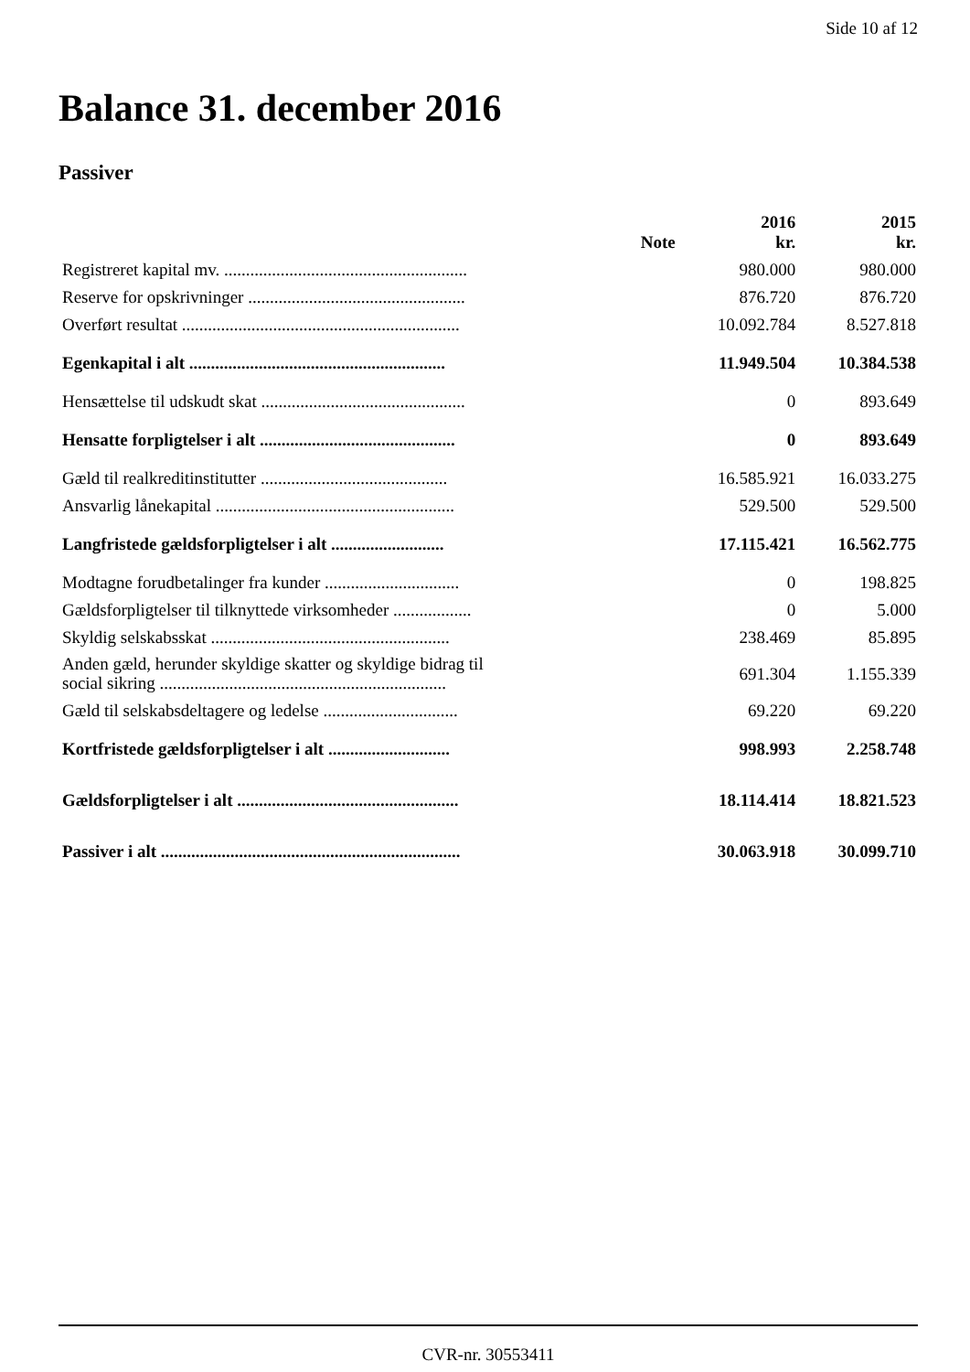Side 10 af 12
Balance 31. december 2016
Passiver
| | Note | 2016 kr. | 2015 kr. |
| --- | --- | --- | --- |
| Registreret kapital mv. ........................................................ | | 980.000 | 980.000 |
| Reserve for opskrivninger .................................................. | | 876.720 | 876.720 |
| Overført resultat ................................................................ | | 10.092.784 | 8.527.818 |
| Egenkapital i alt ........................................................... | | 11.949.504 | 10.384.538 |
| Hensættelse til udskudt skat ............................................... | | 0 | 893.649 |
| Hensatte forpligtelser i alt ............................................. | | 0 | 893.649 |
| Gæld til realkreditinstitutter ........................................... | | 16.585.921 | 16.033.275 |
| Ansvarlig lånekapital ....................................................... | | 529.500 | 529.500 |
| Langfristede gældsforpligtelser i alt .......................... | | 17.115.421 | 16.562.775 |
| Modtagne forudbetalinger fra kunder ............................... | | 0 | 198.825 |
| Gældsforpligtelser til tilknyttede virksomheder .................. | | 0 | 5.000 |
| Skyldig selskabsskat ....................................................... | | 238.469 | 85.895 |
| Anden gæld, herunder skyldige skatter og skyldige bidrag til social sikring .................................................................. | | 691.304 | 1.155.339 |
| Gæld til selskabsdeltagere og ledelse ............................... | | 69.220 | 69.220 |
| Kortfristede gældsforpligtelser i alt ............................ | | 998.993 | 2.258.748 |
| Gældsforpligtelser i alt ................................................... | | 18.114.414 | 18.821.523 |
| Passiver i alt ..................................................................... | | 30.063.918 | 30.099.710 |
CVR-nr. 30553411